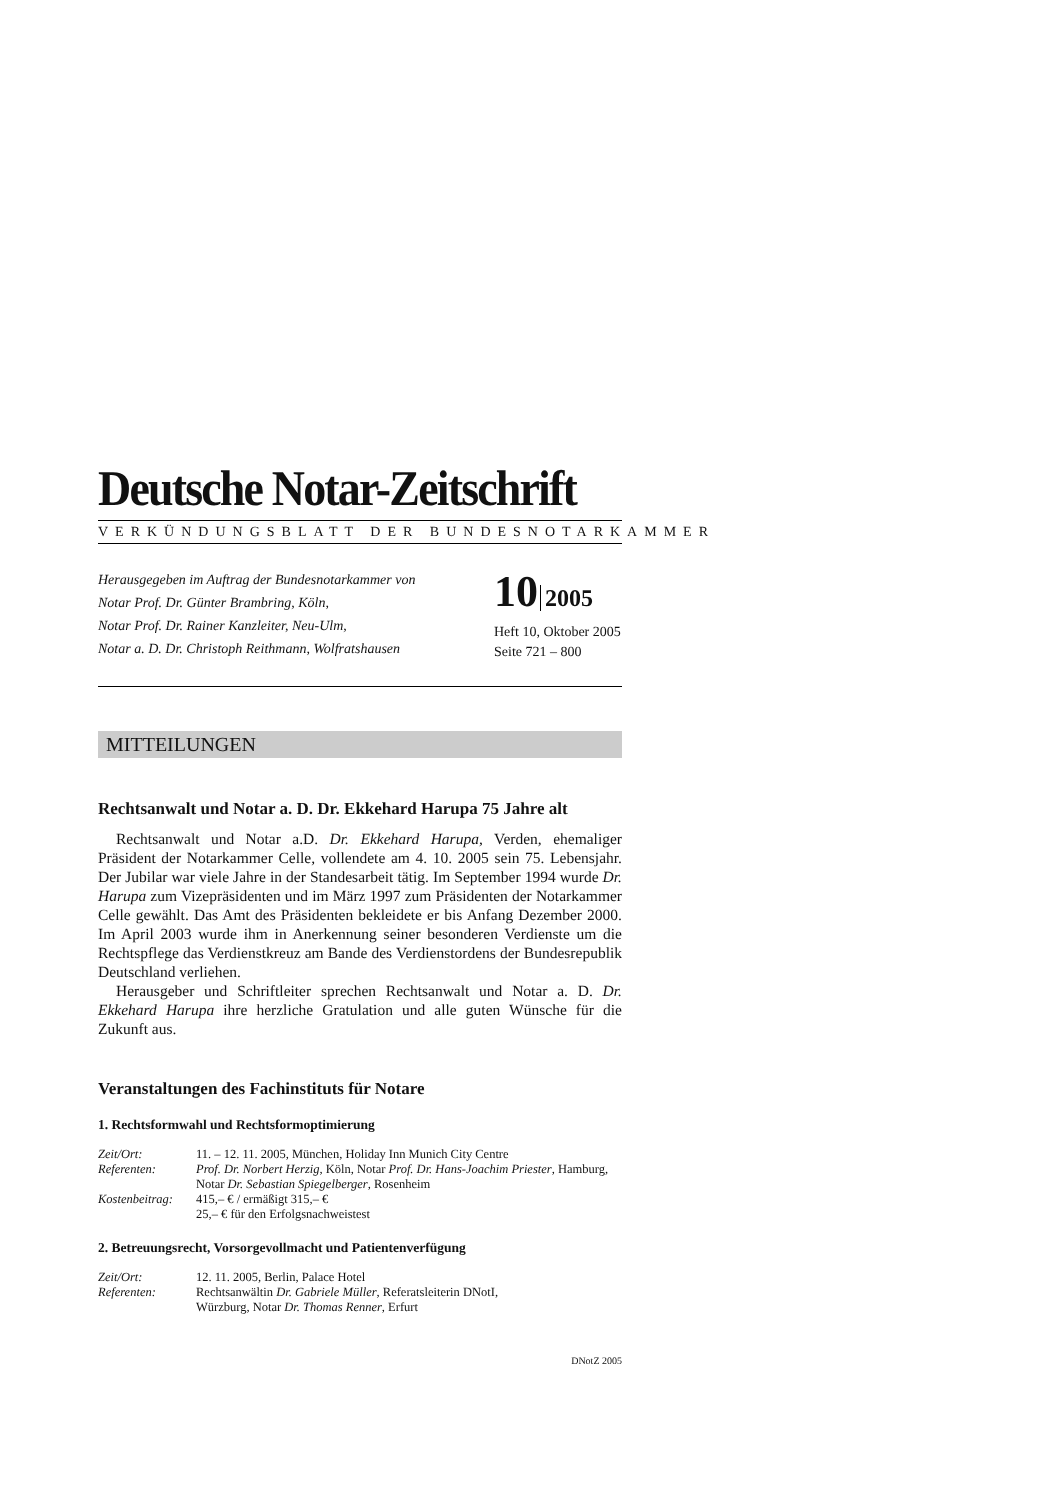Deutsche Notar-Zeitschrift
VERKÜNDUNGSBLATT DER BUNDESNOTARKAMMER
Herausgegeben im Auftrag der Bundesnotarkammer von
Notar Prof. Dr. Günter Brambring, Köln,
Notar Prof. Dr. Rainer Kanzleiter, Neu-Ulm,
Notar a. D. Dr. Christoph Reithmann, Wolfratshausen
10 2005
Heft 10, Oktober 2005
Seite 721 – 800
MITTEILUNGEN
Rechtsanwalt und Notar a. D. Dr. Ekkehard Harupa 75 Jahre alt
Rechtsanwalt und Notar a.D. Dr. Ekkehard Harupa, Verden, ehemaliger Präsident der Notarkammer Celle, vollendete am 4. 10. 2005 sein 75. Lebensjahr. Der Jubilar war viele Jahre in der Standesarbeit tätig. Im September 1994 wurde Dr. Harupa zum Vizepräsidenten und im März 1997 zum Präsidenten der Notarkammer Celle gewählt. Das Amt des Präsidenten bekleidete er bis Anfang Dezember 2000. Im April 2003 wurde ihm in Anerkennung seiner besonderen Verdienste um die Rechtspflege das Verdienstkreuz am Bande des Verdienstordens der Bundesrepublik Deutschland verliehen.
Herausgeber und Schriftleiter sprechen Rechtsanwalt und Notar a. D. Dr. Ekkehard Harupa ihre herzliche Gratulation und alle guten Wünsche für die Zukunft aus.
Veranstaltungen des Fachinstituts für Notare
1. Rechtsformwahl und Rechtsformoptimierung
| Zeit/Ort: | 11. – 12. 11. 2005, München, Holiday Inn Munich City Centre |
| Referenten: | Prof. Dr. Norbert Herzig , Köln, Notar Prof. Dr. Hans-Joachim Priester , Hamburg, Notar Dr. Sebastian Spiegelberger , Rosenheim |
| Kostenbeitrag: | 415,– € / ermäßigt 315,– € 25,– € für den Erfolgsnachweistest |
2. Betreuungsrecht, Vorsorgevollmacht und Patientenverfügung
| Zeit/Ort: | 12. 11. 2005, Berlin, Palace Hotel |
| Referenten: | Rechtsanwältin Dr. Gabriele Müller , Referatsleiterin DNotI, Würzburg, Notar Dr. Thomas Renner , Erfurt |
DNotZ 2005